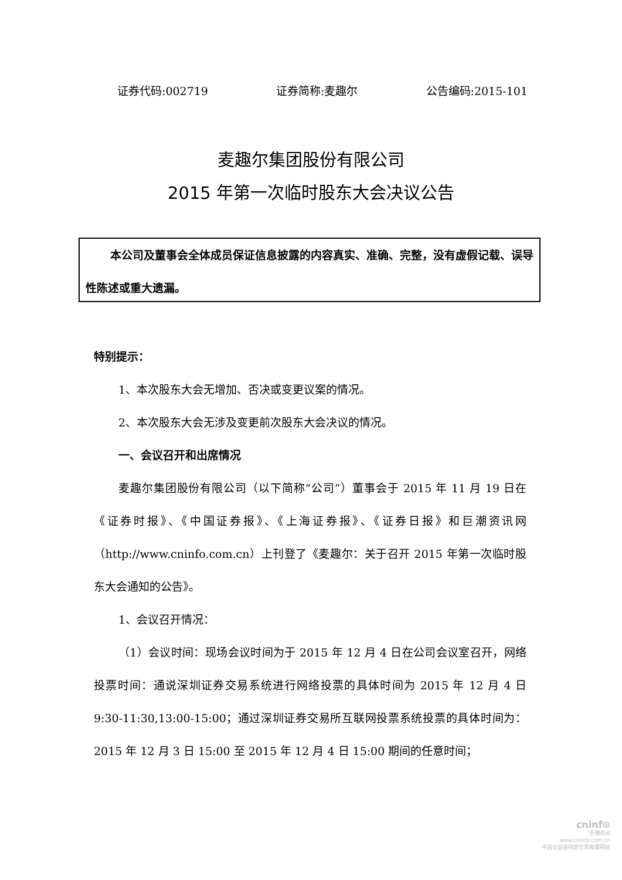证券代码:002719 证券简称:麦趣尔 公告编码:2015-101
麦趣尔集团股份有限公司
2015 年第一次临时股东大会决议公告
本公司及董事会全体成员保证信息披露的内容真实、准确、完整，没有虚假记载、误导性陈述或重大遗漏。
特别提示：
1、本次股东大会无增加、否决或变更议案的情况。
2、本次股东大会无涉及变更前次股东大会决议的情况。
一、会议召开和出席情况
麦趣尔集团股份有限公司（以下简称“公司”）董事会于 2015 年 11 月 19 日在《证券时报》、《中国证券报》、《上海证券报》、《证券日报》和巨潮资讯网（http://www.cninfo.com.cn）上刊登了《麦趣尔：关于召开 2015 年第一次临时股东大会通知的公告》。
1、会议召开情况：
（1）会议时间：现场会议时间为于 2015 年 12 月 4 日在公司会议室召开，网络投票时间：通说深圳证券交易系统进行网络投票的具体时间为 2015 年 12 月 4 日 9:30-11:30,13:00-15:00；通过深圳证券交易所互联网投票系统投票的具体时间为：2015 年 12 月 3 日 15:00 至 2015 年 12 月 4 日 15:00 期间的任意时间；
cninf⊙
巨潮资讯
www.cninfo.com.cn
中国证监会指定信息披露网站